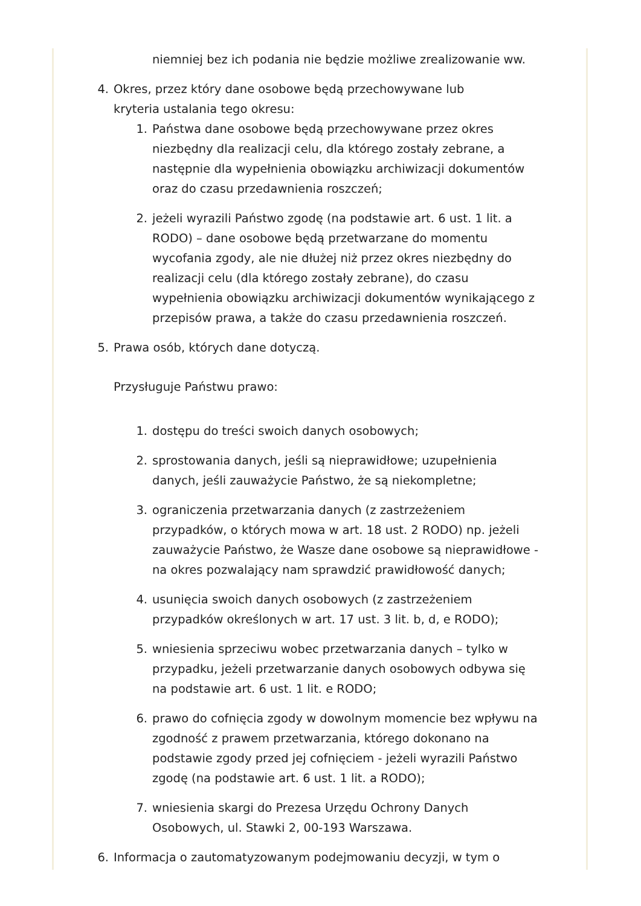niemniej bez ich podania nie będzie możliwe zrealizowanie ww.
4. Okres, przez który dane osobowe będą przechowywane lub kryteria ustalania tego okresu:
1. Państwa dane osobowe będą przechowywane przez okres niezbędny dla realizacji celu, dla którego zostały zebrane, a następnie dla wypełnienia obowiązku archiwizacji dokumentów oraz do czasu przedawnienia roszczeń;
2. jeżeli wyrazili Państwo zgodę (na podstawie art. 6 ust. 1 lit. a RODO) – dane osobowe będą przetwarzane do momentu wycofania zgody, ale nie dłużej niż przez okres niezbędny do realizacji celu (dla którego zostały zebrane), do czasu wypełnienia obowiązku archiwizacji dokumentów wynikającego z przepisów prawa, a także do czasu przedawnienia roszczeń.
5. Prawa osób, których dane dotyczą.
Przysługuje Państwu prawo:
1. dostępu do treści swoich danych osobowych;
2. sprostowania danych, jeśli są nieprawidłowe; uzupełnienia danych, jeśli zauważycie Państwo, że są niekompletne;
3. ograniczenia przetwarzania danych (z zastrzeżeniem przypadków, o których mowa w art. 18 ust. 2 RODO) np. jeżeli zauważycie Państwo, że Wasze dane osobowe są nieprawidłowe - na okres pozwalający nam sprawdzić prawidłowość danych;
4. usunięcia swoich danych osobowych (z zastrzeżeniem przypadków określonych w art. 17 ust. 3 lit. b, d, e RODO);
5. wniesienia sprzeciwu wobec przetwarzania danych – tylko w przypadku, jeżeli przetwarzanie danych osobowych odbywa się na podstawie art. 6 ust. 1 lit. e RODO;
6. prawo do cofnięcia zgody w dowolnym momencie bez wpływu na zgodność z prawem przetwarzania, którego dokonano na podstawie zgody przed jej cofnięciem - jeżeli wyrazili Państwo zgodę (na podstawie art. 6 ust. 1 lit. a RODO);
7. wniesienia skargi do Prezesa Urzędu Ochrony Danych Osobowych, ul. Stawki 2, 00-193 Warszawa.
6. Informacja o zautomatyzowanym podejmowaniu decyzji, w tym o